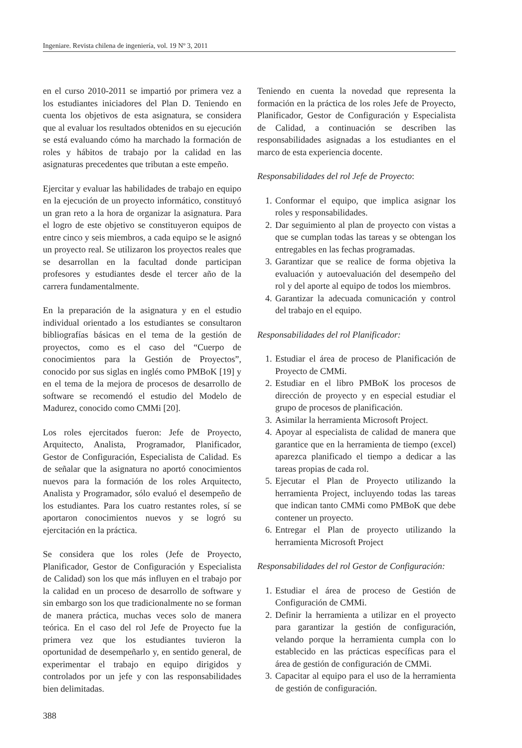Ingeniare. Revista chilena de ingeniería, vol. 19 Nº 3, 2011
en el curso 2010-2011 se impartió por primera vez a los estudiantes iniciadores del Plan D. Teniendo en cuenta los objetivos de esta asignatura, se considera que al evaluar los resultados obtenidos en su ejecución se está evaluando cómo ha marchado la formación de roles y hábitos de trabajo por la calidad en las asignaturas precedentes que tributan a este empeño.
Ejercitar y evaluar las habilidades de trabajo en equipo en la ejecución de un proyecto informático, constituyó un gran reto a la hora de organizar la asignatura. Para el logro de este objetivo se constituyeron equipos de entre cinco y seis miembros, a cada equipo se le asignó un proyecto real. Se utilizaron los proyectos reales que se desarrollan en la facultad donde participan profesores y estudiantes desde el tercer año de la carrera fundamentalmente.
En la preparación de la asignatura y en el estudio individual orientado a los estudiantes se consultaron bibliografías básicas en el tema de la gestión de proyectos, como es el caso del “Cuerpo de conocimientos para la Gestión de Proyectos”, conocido por sus siglas en inglés como PMBoK [19] y en el tema de la mejora de procesos de desarrollo de software se recomendó el estudio del Modelo de Madurez, conocido como CMMi [20].
Los roles ejercitados fueron: Jefe de Proyecto, Arquitecto, Analista, Programador, Planificador, Gestor de Configuración, Especialista de Calidad. Es de señalar que la asignatura no aportó conocimientos nuevos para la formación de los roles Arquitecto, Analista y Programador, sólo evaluó el desempeño de los estudiantes. Para los cuatro restantes roles, sí se aportaron conocimientos nuevos y se logró su ejercitación en la práctica.
Se considera que los roles (Jefe de Proyecto, Planificador, Gestor de Configuración y Especialista de Calidad) son los que más influyen en el trabajo por la calidad en un proceso de desarrollo de software y sin embargo son los que tradicionalmente no se forman de manera práctica, muchas veces solo de manera teórica. En el caso del rol Jefe de Proyecto fue la primera vez que los estudiantes tuvieron la oportunidad de desempeñarlo y, en sentido general, de experimentar el trabajo en equipo dirigidos y controlados por un jefe y con las responsabilidades bien delimitadas.
Teniendo en cuenta la novedad que representa la formación en la práctica de los roles Jefe de Proyecto, Planificador, Gestor de Configuración y Especialista de Calidad, a continuación se describen las responsabilidades asignadas a los estudiantes en el marco de esta experiencia docente.
Responsabilidades del rol Jefe de Proyecto:
1. Conformar el equipo, que implica asignar los roles y responsabilidades.
2. Dar seguimiento al plan de proyecto con vistas a que se cumplan todas las tareas y se obtengan los entregables en las fechas programadas.
3. Garantizar que se realice de forma objetiva la evaluación y autoevaluación del desempeño del rol y del aporte al equipo de todos los miembros.
4. Garantizar la adecuada comunicación y control del trabajo en el equipo.
Responsabilidades del rol Planificador:
1. Estudiar el área de proceso de Planificación de Proyecto de CMMi.
2. Estudiar en el libro PMBoK los procesos de dirección de proyecto y en especial estudiar el grupo de procesos de planificación.
3. Asimilar la herramienta Microsoft Project.
4. Apoyar al especialista de calidad de manera que garantice que en la herramienta de tiempo (excel) aparezca planificado el tiempo a dedicar a las tareas propias de cada rol.
5. Ejecutar el Plan de Proyecto utilizando la herramienta Project, incluyendo todas las tareas que indican tanto CMMi como PMBoK que debe contener un proyecto.
6. Entregar el Plan de proyecto utilizando la herramienta Microsoft Project
Responsabilidades del rol Gestor de Configuración:
1. Estudiar el área de proceso de Gestión de Configuración de CMMi.
2. Definir la herramienta a utilizar en el proyecto para garantizar la gestión de configuración, velando porque la herramienta cumpla con lo establecido en las prácticas específicas para el área de gestión de configuración de CMMi.
3. Capacitar al equipo para el uso de la herramienta de gestión de configuración.
388